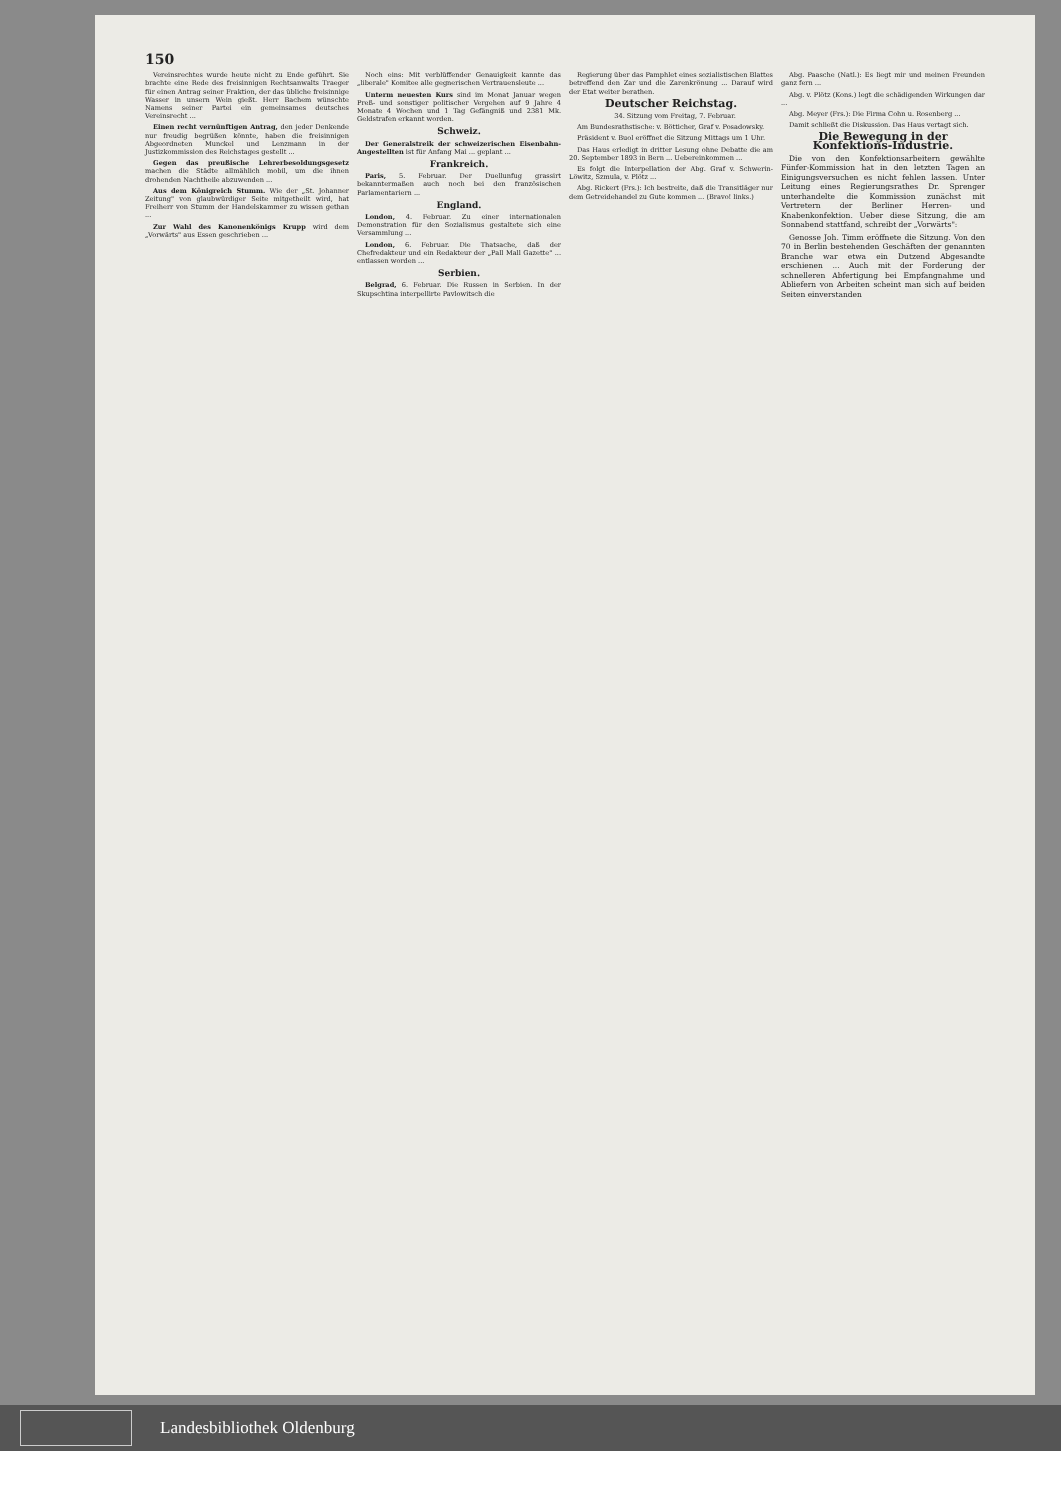150
Vereinsrechtes wurde heute nicht zu Ende geführt. Sie brachte eine Rede des freisinnigen Rechtsanwalts Traeger für einen Antrag seiner Fraktion, der das übliche freisinnige Wasser in unsern Wein gießt. Herr Bachem wünschte Namens seiner Partei ein gemeinsames deutsches Vereinsrecht ...
Einen recht vernünftigen Antrag, den jeder Denkende nur freudig begrüßen könnte, haben die freisinnigen Abgeordneten Munckel und Lenzmann in der Justizkommission des Reichstages gestellt ...
Gegen das preußische Lehrerbesoldungsgesetz machen die Städte allmählich mobil, um die ihnen drohenden Nachtheile abzuwenden ...
Aus dem Königreich Stumm. Wie der „St. Johanner Zeitung" von glaubwürdiger Seite mitgetheilt wird, hat Freiherr von Stumm der Handelskammer zu wissen gethan ...
Zur Wahl des Kanonenkönigs Krupp wird dem „Vorwärts" aus Essen geschrieben ...
Noch eins: Mit verblüffender Genauigkeit kannte das „liberale" Komitee alle gegnerischen Vertrauensleute ...
Unterm neuesten Kurs sind im Monat Januar wegen Preß- und sonstiger politischer Vergehen auf 9 Jahre 4 Monate 4 Wochen und 1 Tag Gefängniß und 2381 Mk. Geldstrafen erkannt worden.
Schweiz.
Der Generalstreik der schweizerischen Eisenbahn-Angestellten ist für Anfang Mai ... geplant ...
Frankreich.
Paris, 5. Februar. Der Duellunfug grassirt bekanntermaßen auch noch bei den französischen Parlamentariern ...
England.
London, 4. Februar. Zu einer internationalen Demonstration für den Sozialismus gestaltete sich eine Versammlung ...
London, 6. Februar. Die Thatsache, daß der Chefredakteur und ein Redakteur der „Pall Mall Gazette" ... entlassen worden ...
Serbien.
Belgrad, 6. Februar. Die Russen in Serbien. In der Skupschtina interpellirte Pavlowitsch die
Regierung über das Pamphlet eines sozialistischen Blattes betreffend den Zar und die Zarenkrönung ... Darauf wird der Etat weiter berathen.
Deutscher Reichstag.
34. Sitzung vom Freitag, 7. Februar.
Am Bundesrathstische: v. Bötticher, Graf v. Posadowsky.
Präsident v. Buol eröffnet die Sitzung Mittags um 1 Uhr.
Das Haus erledigt in dritter Lesung ohne Debatte die am 20. September 1893 in Bern ... Uebereinkommen ...
Es folgt die Interpellation der Abg. Graf v. Schwerin-Löwitz, Szmula, v. Plötz ...
Abg. Rickert (Frs.): Ich bestreite, daß die Transitläger nur dem Getreidehandel zu Gute kommen ... (Bravo! links.)
Abg. Paasche (Natl.): Es liegt mir und meinen Freunden ganz fern ...
Abg. v. Plötz (Kons.) legt die schädigenden Wirkungen dar ...
Abg. Meyer (Frs.): Die Firma Cohn u. Rosenberg ...
Damit schließt die Diskussion. Das Haus vertagt sich.
Die Bewegung in der Konfektions-Industrie.
Die von den Konfektionsarbeitern gewählte Fünfer-Kommission hat in den letzten Tagen an Einigungsversuchen es nicht fehlen lassen. Unter Leitung eines Regierungsrathes Dr. Sprenger unterhandelte die Kommission zunächst mit Vertretern der Berliner Herren- und Knabenkonfektion. Ueber diese Sitzung, die am Sonnabend stattfand, schreibt der „Vorwärts":
Genosse Joh. Timm eröffnete die Sitzung. Von den 70 in Berlin bestehenden Geschäften der genannten Branche war etwa ein Dutzend Abgesandte erschienen ... Auch mit der Forderung der schnelleren Abfertigung bei Empfangnahme und Abliefern von Arbeiten scheint man sich auf beiden Seiten einverstanden
Landesbibliothek Oldenburg